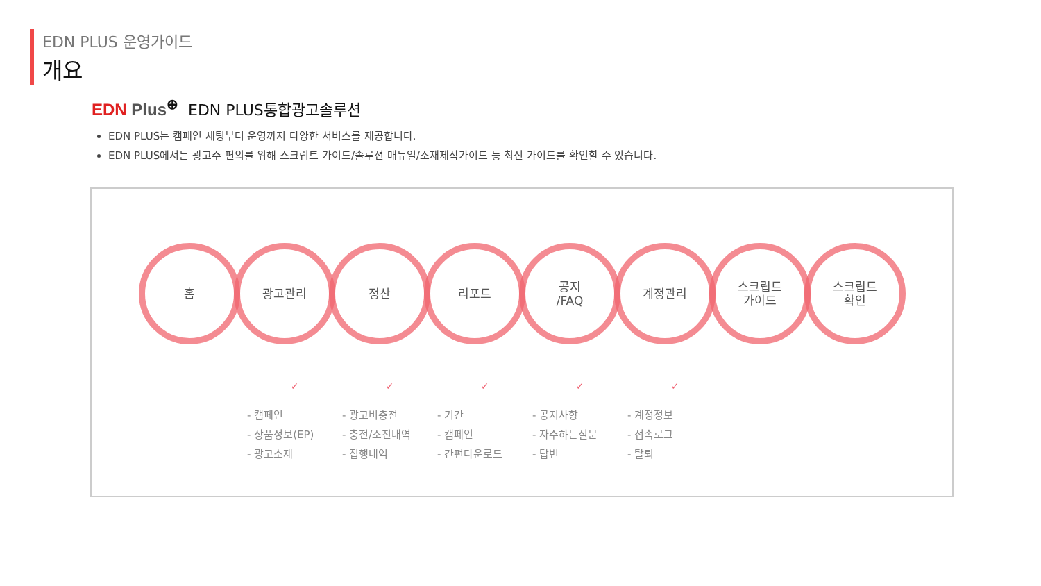EDN PLUS 운영가이드
개요
EDN Plus<sup>⊕</sup> EDN PLUS통합광고솔루션
EDN PLUS는 캠페인 세팅부터 운영까지 다양한 서비스를 제공합니다.
EDN PLUS에서는 광고주 편의를 위해 스크립트 가이드/솔루션 매뉴얼/소재제작가이드 등 최신 가이드를 확인할 수 있습니다.
홈 광고관리 정산 리포트 공지
/FAQ
계정관리 스크립트
가이드
스크립트
확인
✓
- 캠페인
- 상품정보(EP)
- 광고소재
✓
- 광고비충전
- 충전/소진내역
- 집행내역
✓
- 기간
- 캠페인
- 간편다운로드
✓
- 공지사항
- 자주하는질문
- 답변
✓
- 계정정보
- 접속로그
- 탈퇴